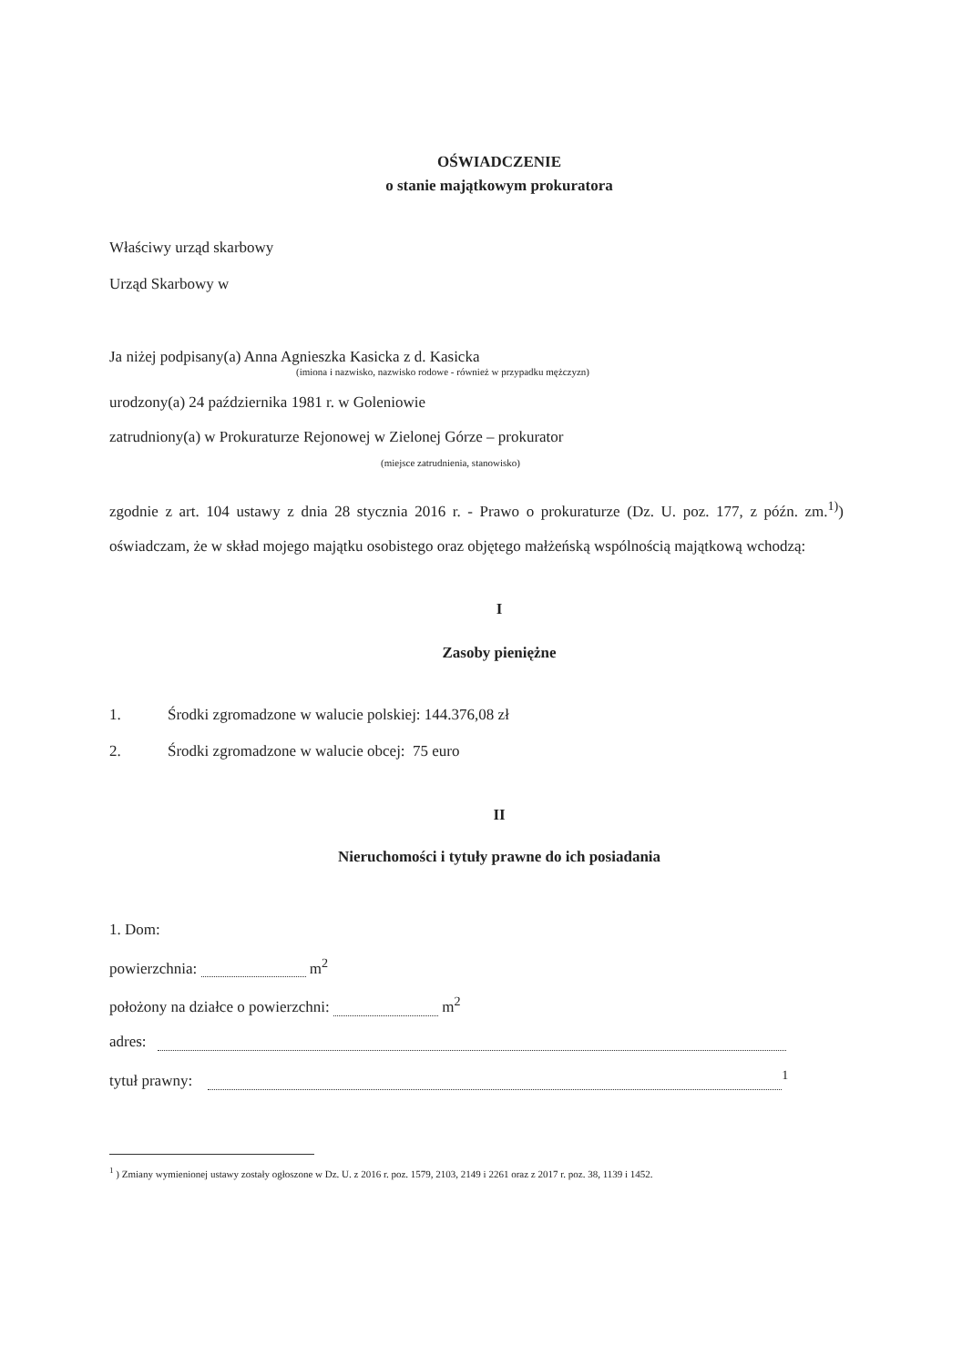OŚWIADCZENIE
o stanie majątkowym prokuratora
Właściwy urząd skarbowy
Urząd Skarbowy w
Ja niżej podpisany(a) Anna Agnieszka Kasicka z d. Kasicka
(imiona i nazwisko, nazwisko rodowe - również w przypadku mężczyzn)
urodzony(a) 24 października 1981 r. w Goleniowie
zatrudniony(a) w Prokuraturze Rejonowej w Zielonej Górze – prokurator
(miejsce zatrudnienia, stanowisko)
zgodnie z art. 104 ustawy z dnia 28 stycznia 2016 r. - Prawo o prokuraturze (Dz. U. poz. 177, z późn. zm.<sup>1)</sup>) oświadczam, że w skład mojego majątku osobistego oraz objętego małżeńską wspólnością majątkową wchodzą:
I
Zasoby pieniężne
1. Środki zgromadzone w walucie polskiej: 144.376,08 zł
2. Środki zgromadzone w walucie obcej: 75 euro
II
Nieruchomości i tytuły prawne do ich posiadania
1. Dom:
powierzchnia: m<sup>2</sup>
położony na działce o powierzchni: m<sup>2</sup>
adres:
tytuł prawny: <sup>1</sup>
<sup>1</sup> ) Zmiany wymienionej ustawy zostały ogłoszone w Dz. U. z 2016 r. poz. 1579, 2103, 2149 i 2261 oraz z 2017 r. poz. 38, 1139 i 1452.